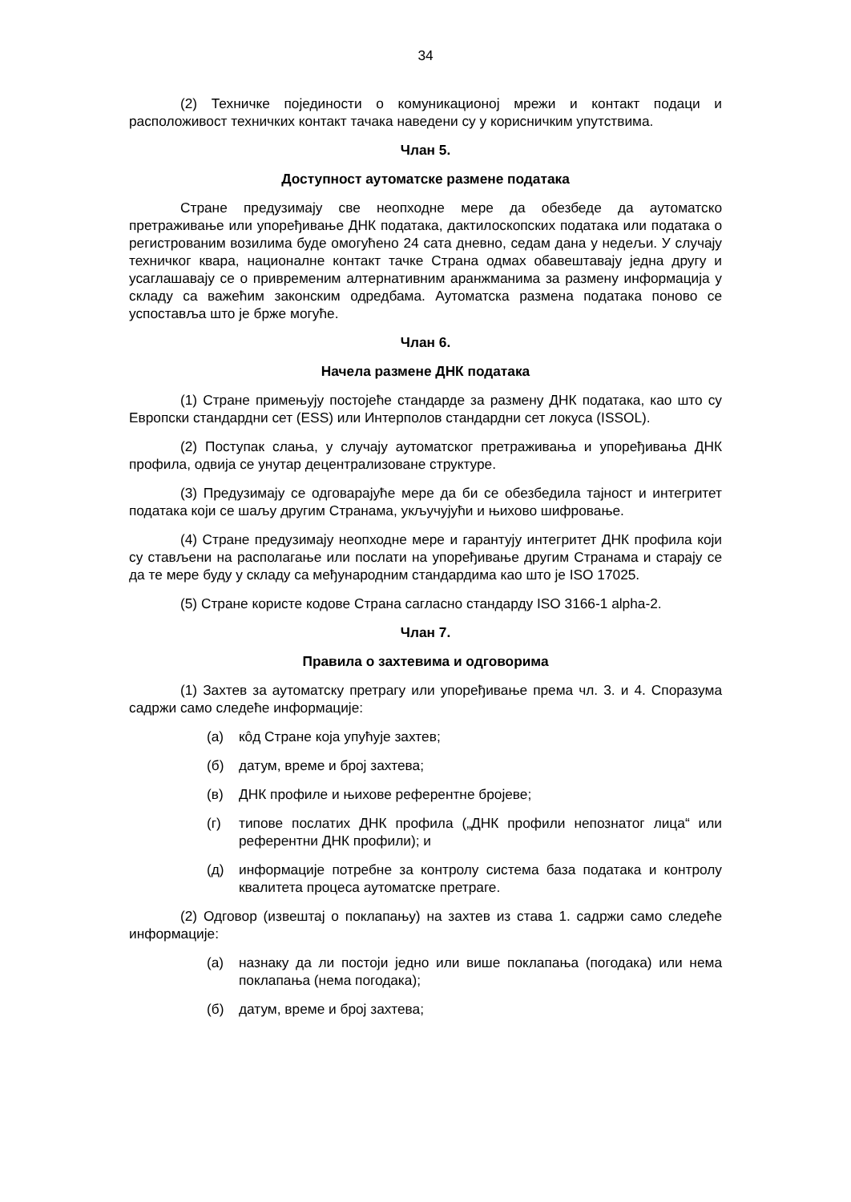34
(2) Техничке појединости о комуникационој мрежи и контакт подаци и расположивост техничких контакт тачака наведени су у корисничким упутствима.
Члан 5.
Доступност аутоматске размене података
Стране предузимају све неопходне мере да обезбеде да аутоматско претраживање или упоређивање ДНК података, дактилоскопских података или података о регистрованим возилима буде омогућено 24 сата дневно, седам дана у недељи. У случају техничког квара, националне контакт тачке Страна одмах обавештавају једна другу и усаглашавају се о привременим алтернативним аранжманима за размену информација у складу са важећим законским одредбама. Аутоматска размена података поново се успоставља што је брже могуће.
Члан 6.
Начела размене ДНК података
(1) Стране примењују постојеће стандарде за размену ДНК података, као што су Европски стандардни сет (ESS) или Интерполов стандардни сет локуса (ISSOL).
(2) Поступак слања, у случају аутоматског претраживања и упоређивања ДНК профила, одвија се унутар децентрализоване структуре.
(3) Предузимају се одговарајуће мере да би се обезбедила тајност и интегритет података који се шаљу другим Странама, укључујући и њихово шифровање.
(4) Стране предузимају неопходне мере и гарантују интегритет ДНК профила који су стављени на располагање или послати на упоређивање другим Странама и старају се да те мере буду у складу са међународним стандардима као што је ISO 17025.
(5) Стране користе кодове Страна сагласно стандарду ISO 3166-1 alpha-2.
Члан 7.
Правила о захтевима и одговорима
(1) Захтев за аутоматску претрагу или упоређивање према чл. 3. и 4. Споразума садржи само следеће информације:
(а) кôд Стране која упућује захтев;
(б) датум, време и број захтева;
(в) ДНК профиле и њихове референтне бројеве;
(г) типове послатих ДНК профила („ДНК профили непознатог лица“ или референтни ДНК профили); и
(д) информације потребне за контролу система база података и контролу квалитета процеса аутоматске претраге.
(2) Одговор (извештај о поклапању) на захтев из става 1. садржи само следеће информације:
(а) назнаку да ли постоји једно или више поклапања (погодака) или нема поклапања (нема погодака);
(б) датум, време и број захтева;